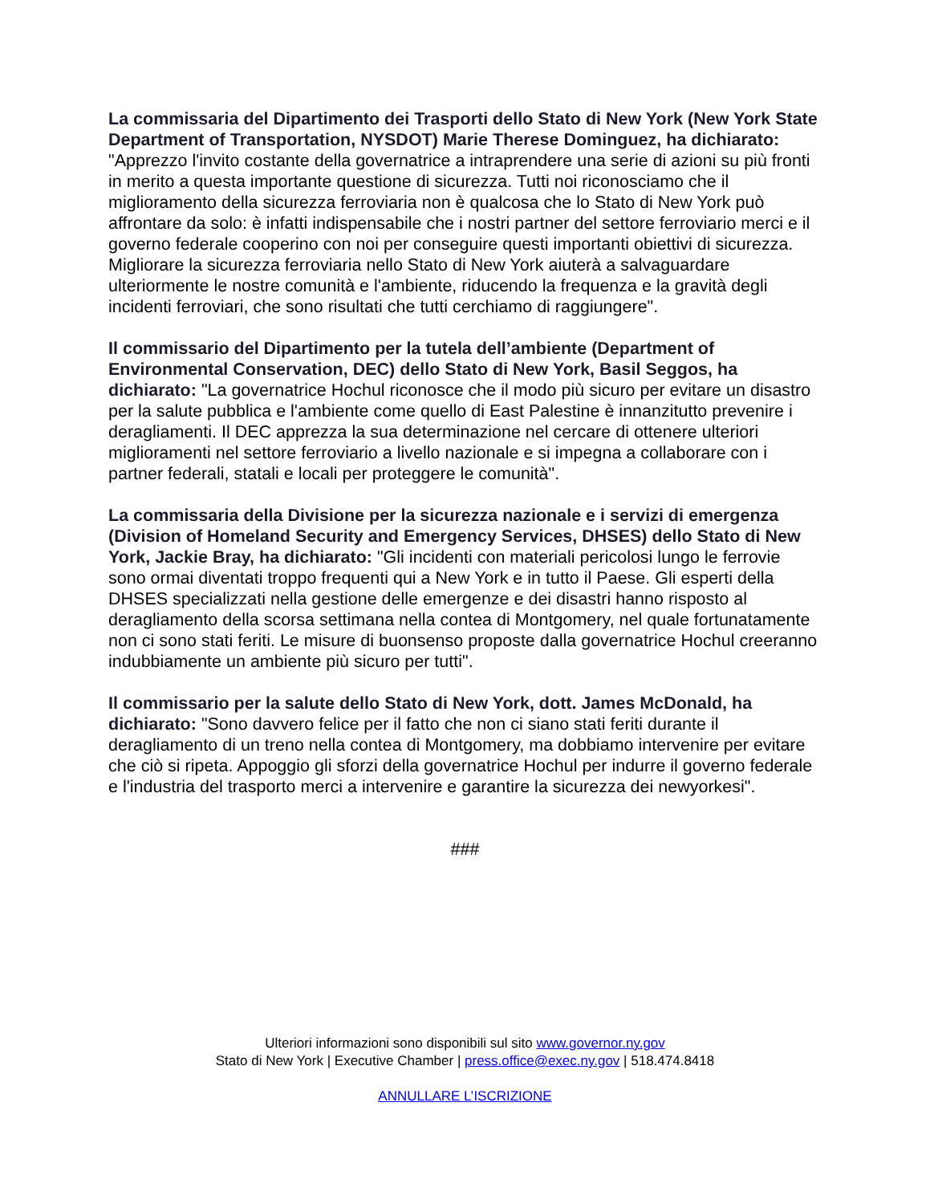La commissaria del Dipartimento dei Trasporti dello Stato di New York (New York State Department of Transportation, NYSDOT) Marie Therese Dominguez, ha dichiarato: "Apprezzo l'invito costante della governatrice a intraprendere una serie di azioni su più fronti in merito a questa importante questione di sicurezza. Tutti noi riconosciamo che il miglioramento della sicurezza ferroviaria non è qualcosa che lo Stato di New York può affrontare da solo: è infatti indispensabile che i nostri partner del settore ferroviario merci e il governo federale cooperino con noi per conseguire questi importanti obiettivi di sicurezza. Migliorare la sicurezza ferroviaria nello Stato di New York aiuterà a salvaguardare ulteriormente le nostre comunità e l'ambiente, riducendo la frequenza e la gravità degli incidenti ferroviari, che sono risultati che tutti cerchiamo di raggiungere".
Il commissario del Dipartimento per la tutela dell’ambiente (Department of Environmental Conservation, DEC) dello Stato di New York, Basil Seggos, ha dichiarato: "La governatrice Hochul riconosce che il modo più sicuro per evitare un disastro per la salute pubblica e l'ambiente come quello di East Palestine è innanzitutto prevenire i deragliamenti. Il DEC apprezza la sua determinazione nel cercare di ottenere ulteriori miglioramenti nel settore ferroviario a livello nazionale e si impegna a collaborare con i partner federali, statali e locali per proteggere le comunità".
La commissaria della Divisione per la sicurezza nazionale e i servizi di emergenza (Division of Homeland Security and Emergency Services, DHSES) dello Stato di New York, Jackie Bray, ha dichiarato: "Gli incidenti con materiali pericolosi lungo le ferrovie sono ormai diventati troppo frequenti qui a New York e in tutto il Paese. Gli esperti della DHSES specializzati nella gestione delle emergenze e dei disastri hanno risposto al deragliamento della scorsa settimana nella contea di Montgomery, nel quale fortunatamente non ci sono stati feriti. Le misure di buonsenso proposte dalla governatrice Hochul creeranno indubbiamente un ambiente più sicuro per tutti".
Il commissario per la salute dello Stato di New York, dott. James McDonald, ha dichiarato: "Sono davvero felice per il fatto che non ci siano stati feriti durante il deragliamento di un treno nella contea di Montgomery, ma dobbiamo intervenire per evitare che ciò si ripeta. Appoggio gli sforzi della governatrice Hochul per indurre il governo federale e l'industria del trasporto merci a intervenire e garantire la sicurezza dei newyorkesi".
###
Ulteriori informazioni sono disponibili sul sito www.governor.ny.gov
Stato di New York | Executive Chamber | press.office@exec.ny.gov | 518.474.8418
ANNULLARE L’ISCRIZIONE